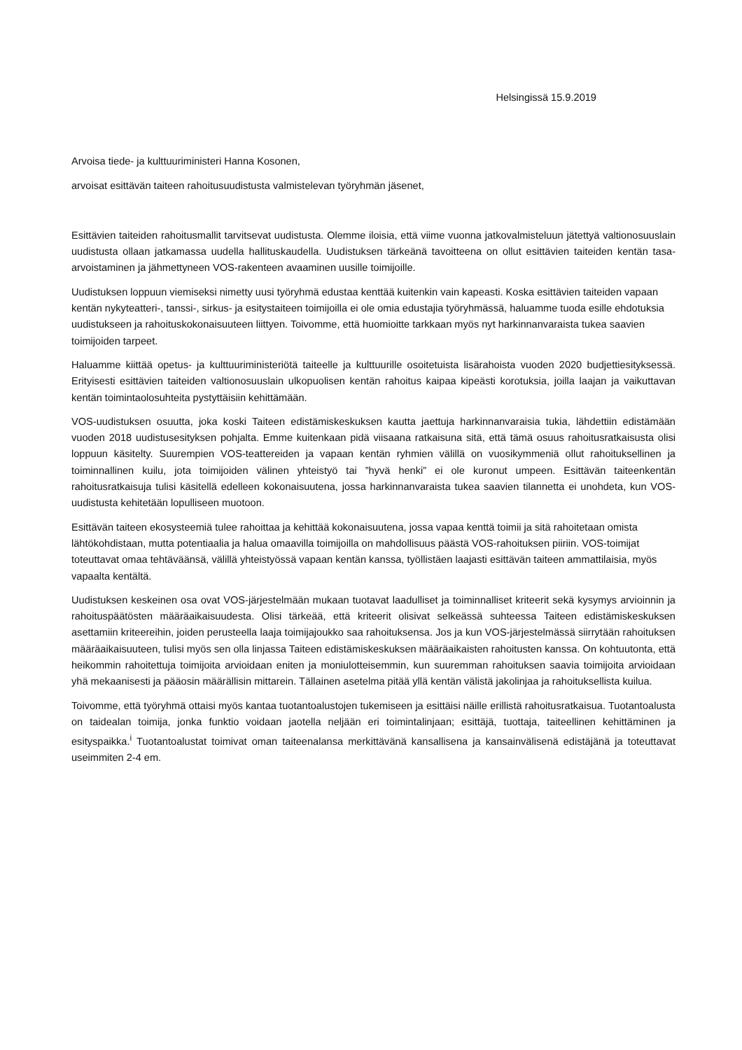Helsingissä 15.9.2019
Arvoisa tiede- ja kulttuuriministeri Hanna Kosonen,
arvoisat esittävän taiteen rahoitusuudistusta valmistelevan työryhmän jäsenet,
Esittävien taiteiden rahoitusmallit tarvitsevat uudistusta. Olemme iloisia, että viime vuonna jatkovalmisteluun jätettyä valtionosuuslain uudistusta ollaan jatkamassa uudella hallituskaudella. Uudistuksen tärkeänä tavoitteena on ollut esittävien taiteiden kentän tasa-arvoistaminen ja jähmettyneen VOS-rakenteen avaaminen uusille toimijoille.
Uudistuksen loppuun viemiseksi nimetty uusi työryhmä edustaa kenttää kuitenkin vain kapeasti. Koska esittävien taiteiden vapaan kentän nykyteatteri-, tanssi-, sirkus- ja esitystaiteen toimijoilla ei ole omia edustajia työryhmässä, haluamme tuoda esille ehdotuksia uudistukseen ja rahoituskokonaisuuteen liittyen. Toivomme, että huomioitte tarkkaan myös nyt harkinnanvaraista tukea saavien toimijoiden tarpeet.
Haluamme kiittää opetus- ja kulttuuriministeriötä taiteelle ja kulttuurille osoitetuista lisärahoista vuoden 2020 budjettiesityksessä. Erityisesti esittävien taiteiden valtionosuuslain ulkopuolisen kentän rahoitus kaipaa kipeästi korotuksia, joilla laajan ja vaikuttavan kentän toimintaolosuhteita pystyttäisiin kehittämään.
VOS-uudistuksen osuutta, joka koski Taiteen edistämiskeskuksen kautta jaettuja harkinnanvaraisia tukia, lähdettiin edistämään vuoden 2018 uudistusesityksen pohjalta. Emme kuitenkaan pidä viisaana ratkaisuna sitä, että tämä osuus rahoitusratkaisusta olisi loppuun käsitelty. Suurempien VOS-teattereiden ja vapaan kentän ryhmien välillä on vuosikymmeniä ollut rahoituksellinen ja toiminnallinen kuilu, jota toimijoiden välinen yhteistyö tai ”hyvä henki” ei ole kuronut umpeen. Esittävän taiteenkentän rahoitusratkaisuja tulisi käsitellä edelleen kokonaisuutena, jossa harkinnanvaraista tukea saavien tilannetta ei unohdeta, kun VOS-uudistusta kehitetään lopulliseen muotoon.
Esittävän taiteen ekosysteemiä tulee rahoittaa ja kehittää kokonaisuutena, jossa vapaa kenttä toimii ja sitä rahoitetaan omista lähtökohdistaan, mutta potentiaalia ja halua omaavilla toimijoilla on mahdollisuus päästä VOS-rahoituksen piiriin. VOS-toimijat toteuttavat omaa tehtäväänsä, välillä yhteistyössä vapaan kentän kanssa, työllistäen laajasti esittävän taiteen ammattilaisia, myös vapaalta kentältä.
Uudistuksen keskeinen osa ovat VOS-järjestelmään mukaan tuotavat laadulliset ja toiminnalliset kriteerit sekä kysymys arvioinnin ja rahoituspäätösten määräaikaisuudesta. Olisi tärkeää, että kriteerit olisivat selkeässä suhteessa Taiteen edistämiskeskuksen asettamiin kriteereihin, joiden perusteella laaja toimijajoukko saa rahoituksensa. Jos ja kun VOS-järjestelmässä siirrytään rahoituksen määräaikaisuuteen, tulisi myös sen olla linjassa Taiteen edistämiskeskuksen määräaikaisten rahoitusten kanssa. On kohtuutonta, että heikommin rahoitettuja toimijoita arvioidaan eniten ja moniulotteisemmin, kun suuremman rahoituksen saavia toimijoita arvioidaan yhä mekaanisesti ja pääosin määrällisin mittarein. Tällainen asetelma pitää yllä kentän välistä jakolinjaa ja rahoituksellista kuilua.
Toivomme, että työryhmä ottaisi myös kantaa tuotantoalustojen tukemiseen ja esittäisi näille erillistä rahoitusratkaisua. Tuotantoalusta on taidealan toimija, jonka funktio voidaan jaotella neljään eri toimintalinjaan; esittäjä, tuottaja, taiteellinen kehittäminen ja esityspaikka.<sup>i</sup> Tuotantoalustat toimivat oman taiteenalansa merkittävänä kansallisena ja kansainvälisenä edistäjänä ja toteuttavat useimmiten 2-4 em.